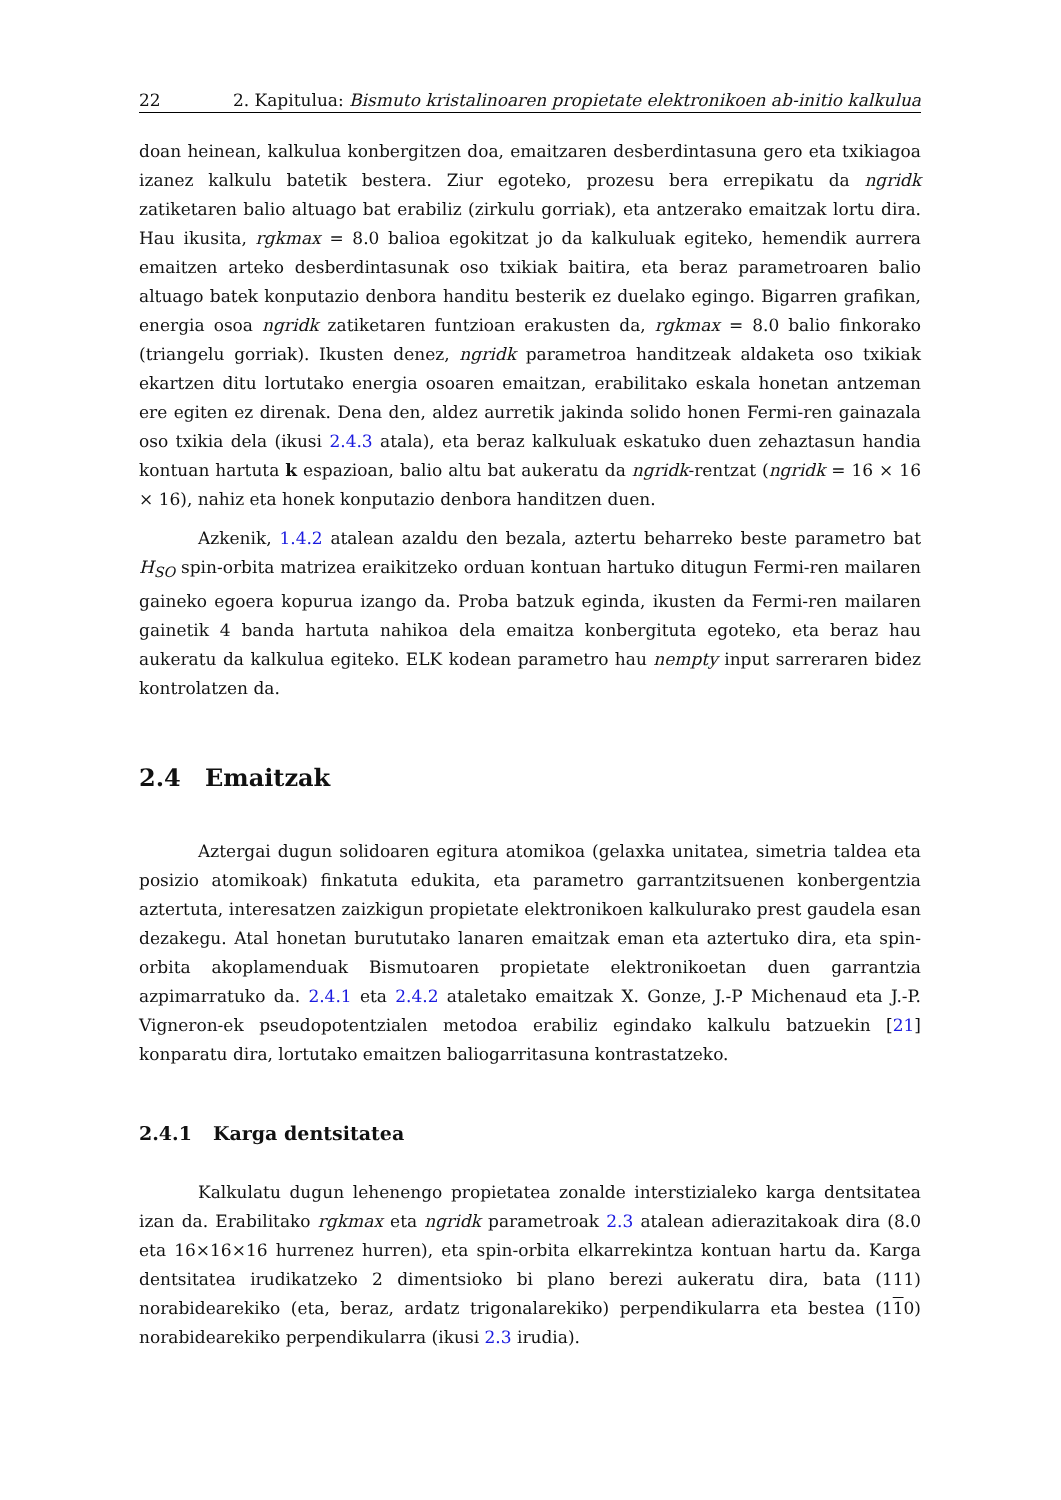22 2. Kapitulua: Bismuto kristalinoaren propietate elektronikoen ab-initio kalkulua
doan heinean, kalkulua konbergitzen doa, emaitzaren desberdintasuna gero eta txikiagoa izanez kalkulu batetik bestera. Ziur egoteko, prozesu bera errepikatu da ngridk zatiketaren balio altuago bat erabiliz (zirkulu gorriak), eta antzerako emaitzak lortu dira. Hau ikusita, rgkmax = 8.0 balioa egokitzat jo da kalkuluak egiteko, hemendik aurrera emaitzen arteko desberdintasunak oso txikiak baitira, eta beraz parametroaren balio altuago batek konputazio denbora handitu besterik ez duelako egingo. Bigarren grafikan, energia osoa ngridk zatiketaren funtzioan erakusten da, rgkmax = 8.0 balio finkorako (triangelu gorriak). Ikusten denez, ngridk parametroa handitzeak aldaketa oso txikiak ekartzen ditu lortutako energia osoaren emaitzan, erabilitako eskala honetan antzeman ere egiten ez direnak. Dena den, aldez aurretik jakinda solido honen Fermi-ren gainazala oso txikia dela (ikusi 2.4.3 atala), eta beraz kalkuluak eskatuko duen zehaztasun handia kontuan hartuta k espazioan, balio altu bat aukeratu da ngridk-rentzat (ngridk = 16 × 16 × 16), nahiz eta honek konputazio denbora handitzen duen.
Azkenik, 1.4.2 atalean azaldu den bezala, aztertu beharreko beste parametro bat H<sub>SO</sub> spin-orbita matrizea eraikitzeko orduan kontuan hartuko ditugun Fermi-ren mailaren gaineko egoera kopurua izango da. Proba batzuk eginda, ikusten da Fermi-ren mailaren gainetik 4 banda hartuta nahikoa dela emaitza konbergituta egoteko, eta beraz hau aukeratu da kalkulua egiteko. ELK kodean parametro hau nempty input sarreraren bidez kontrolatzen da.
2.4 Emaitzak
Aztergai dugun solidoaren egitura atomikoa (gelaxka unitatea, simetria taldea eta posizio atomikoak) finkatuta edukita, eta parametro garrantzitsuenen konbergentzia aztertuta, interesatzen zaizkigun propietate elektronikoen kalkulurako prest gaudela esan dezakegu. Atal honetan burututako lanaren emaitzak eman eta aztertuko dira, eta spin-orbita akoplamenduak Bismutoaren propietate elektronikoetan duen garrantzia azpimarratuko da. 2.4.1 eta 2.4.2 ataletako emaitzak X. Gonze, J.-P Michenaud eta J.-P. Vigneron-ek pseudopotentzialen metodoa erabiliz egindako kalkulu batzuekin [21] konparatu dira, lortutako emaitzen baliogarritasuna kontrastatzeko.
2.4.1 Karga dentsitatea
Kalkulatu dugun lehenengo propietatea zonalde interstizialeko karga dentsitatea izan da. Erabilitako rgkmax eta ngridk parametroak 2.3 atalean adierazitakoak dira (8.0 eta 16×16×16 hurrenez hurren), eta spin-orbita elkarrekintza kontuan hartu da. Karga dentsitatea irudikatzeko 2 dimentsioko bi plano berezi aukeratu dira, bata (111) norabidearekiko (eta, beraz, ardatz trigonalarekiko) perpendikularra eta bestea (110) norabidearekiko perpendikularra (ikusi 2.3 irudia).